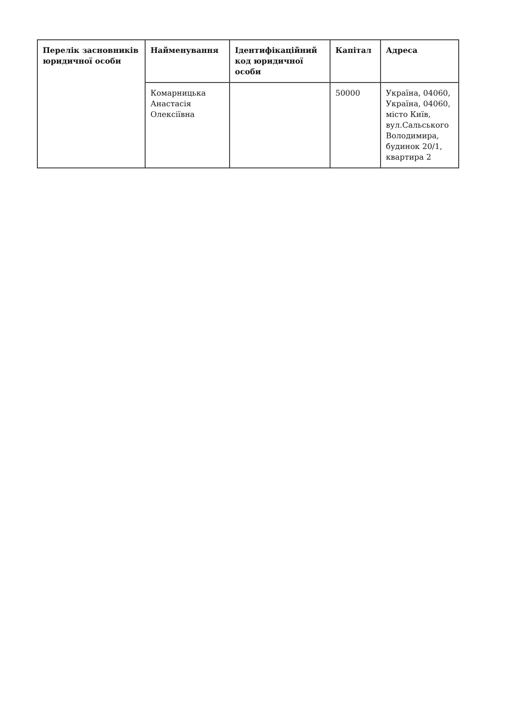| Перелік засновників юридичної особи | Найменування | Ідентифікаційний код юридичної особи | Капітал | Адреса |
| --- | --- | --- | --- | --- |
| | Комарницька Анастасія Олексіївна | | 50000 | Україна, 04060, Україна, 04060, місто Київ, вул.Сальського Володимира, будинок 20/1, квартира 2 |